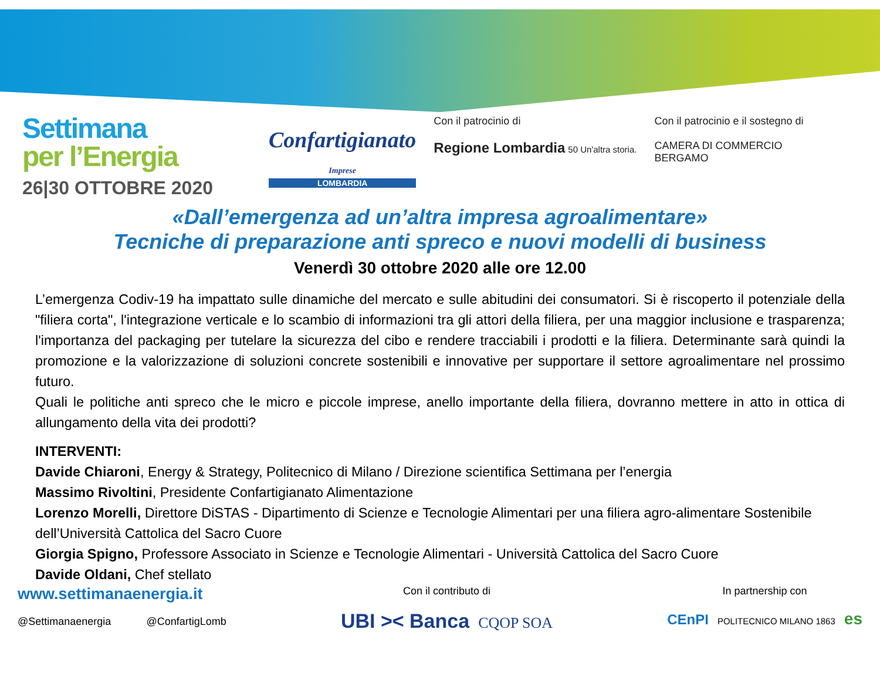Settimana
per l’Energia
26|30 OTTOBRE 2020
Confartigianato
Imprese
LOMBARDIA
Con il patrocinio di
Regione Lombardia 50 Un'altra storia.
Con il patrocinio e il sostegno di
CAMERA DI COMMERCIO
BERGAMO
«Dall’emergenza ad un’altra impresa agroalimentare»
Tecniche di preparazione anti spreco e nuovi modelli di business
Venerdì 30 ottobre 2020 alle ore 12.00
L’emergenza Codiv-19 ha impattato sulle dinamiche del mercato e sulle abitudini dei consumatori. Si è riscoperto il potenziale della "filiera corta", l'integrazione verticale e lo scambio di informazioni tra gli attori della filiera, per una maggior inclusione e trasparenza; l'importanza del packaging per tutelare la sicurezza del cibo e rendere tracciabili i prodotti e la filiera. Determinante sarà quindi la promozione e la valorizzazione di soluzioni concrete sostenibili e innovative per supportare il settore agroalimentare nel prossimo futuro.
Quali le politiche anti spreco che le micro e piccole imprese, anello importante della filiera, dovranno mettere in atto in ottica di allungamento della vita dei prodotti?
INTERVENTI:
Davide Chiaroni, Energy & Strategy, Politecnico di Milano / Direzione scientifica Settimana per l’energia
Massimo Rivoltini, Presidente Confartigianato Alimentazione
Lorenzo Morelli, Direttore DiSTAS - Dipartimento di Scienze e Tecnologie Alimentari per una filiera agro-alimentare Sostenibile dell’Università Cattolica del Sacro Cuore
Giorgia Spigno, Professore Associato in Scienze e Tecnologie Alimentari - Università Cattolica del Sacro Cuore
Davide Oldani, Chef stellato
www.settimanaenergia.it
@Settimanaenergia @ConfartigLomb
Con il contributo di
UBI >< Banca CQOP SOA
In partnership con
CEnPI POLITECNICO MILANO 1863 es